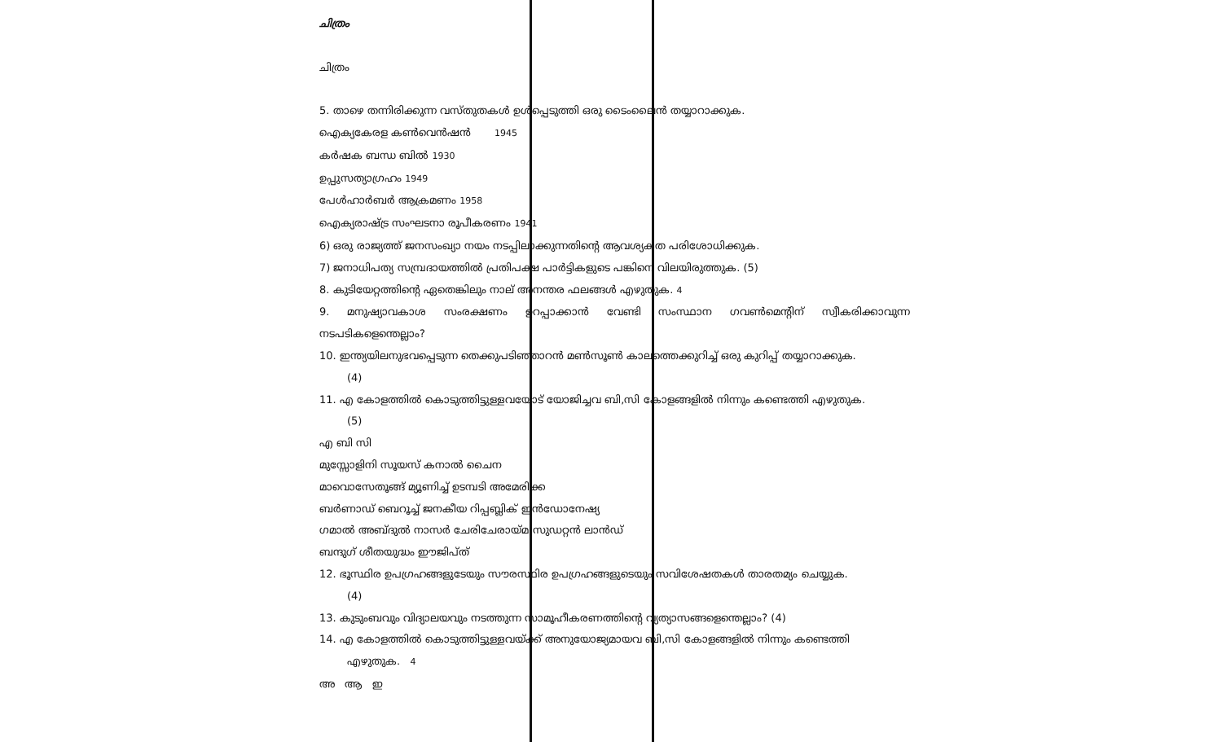ചിത്രം
ചിത്രം
5. താഴെ തന്നിരിക്കുന്ന വസ്തുതകൾ ഉൾപ്പെടുത്തി ഒരു ടൈംലൈൻ തയ്യാറാക്കുക.
ഐക്യകേരള കൺവെൻഷൻ 1945
കർഷക ബന്ധ ബിൽ 1930
ഉപ്പുസത്യാഗ്രഹം 1949
പേൾഹാർബർ ആക്രമണം 1958
ഐക്യരാഷ്ട്ര സംഘടനാ രൂപീകരണം 1941
6) ഒരു രാജ്യത്ത് ജനസംഖ്യാ നയം നടപ്പിലാക്കുന്നതിന്റെ ആവശ്യകത പരിശോധിക്കുക.
7) ജനാധിപത്യ സമ്പ്രദായത്തിൽ പ്രതിപക്ഷ പാർട്ടികളുടെ പങ്കിനെ വിലയിരുത്തുക. (5)
8. കുടിയേറ്റത്തിന്റെ ഏതെങ്കിലും നാല് അനന്തര ഫലങ്ങൾ എഴുതുക. 4
9. മനുഷ്യാവകാശ സംരക്ഷണം ഉറപ്പാക്കാൻ വേണ്ടി സംസ്ഥാന ഗവൺമെന്റിന് സ്വീകരിക്കാവുന്ന നടപടികളെന്തെല്ലാം?
10. ഇന്ത്യയിലനുഭവപ്പെടുന്ന തെക്കുപടിഞ്ഞാറൻ മൺസൂൺ കാലത്തെക്കുറിച്ച് ഒരു കുറിപ്പ് തയ്യാറാക്കുക.
(4)
11. എ കോളത്തിൽ കൊടുത്തിട്ടുള്ളവയോട് യോജിച്ചവ ബി,സി കോളങ്ങളിൽ നിന്നും കണ്ടെത്തി എഴുതുക.
(5)
എ ബി സി
മുസ്സോളിനി സൂയസ് കനാൽ ചൈന
മാവൊസേതൂങ്ങ് മ്യൂണിച്ച് ഉടമ്പടി അമേരിക്ക
ബർണാഡ് ബെറൂച്ച് ജനകീയ റിപ്പബ്ലിക് ഇൻഡോനേഷ്യ
ഗമാൽ അബ്ദുൽ നാസർ ചേരിചേരായ്മ സുഡറ്റൻ ലാൻഡ്
ബന്ദുഗ് ശീതയുദ്ധം ഈജിപ്ത്
12. ഭൂസ്ഥിര ഉപഗ്രഹങ്ങളുടേയും സൗരസ്ഥിര ഉപഗ്രഹങ്ങളുടെയും സവിശേഷതകൾ താരതമ്യം ചെയ്യുക.
(4)
13. കുടുംബവും വിദ്യാലയവും നടത്തുന്ന സാമൂഹീകരണത്തിന്റെ വ്യത്യാസങ്ങളെന്തെല്ലാം? (4)
14. എ കോളത്തിൽ കൊടുത്തിട്ടുള്ളവയ്ക്ക് അനുയോജ്യമായവ ബി,സി കോളങ്ങളിൽ നിന്നും കണ്ടെത്തി
എഴുതുക. 4
അ ആ ഇ